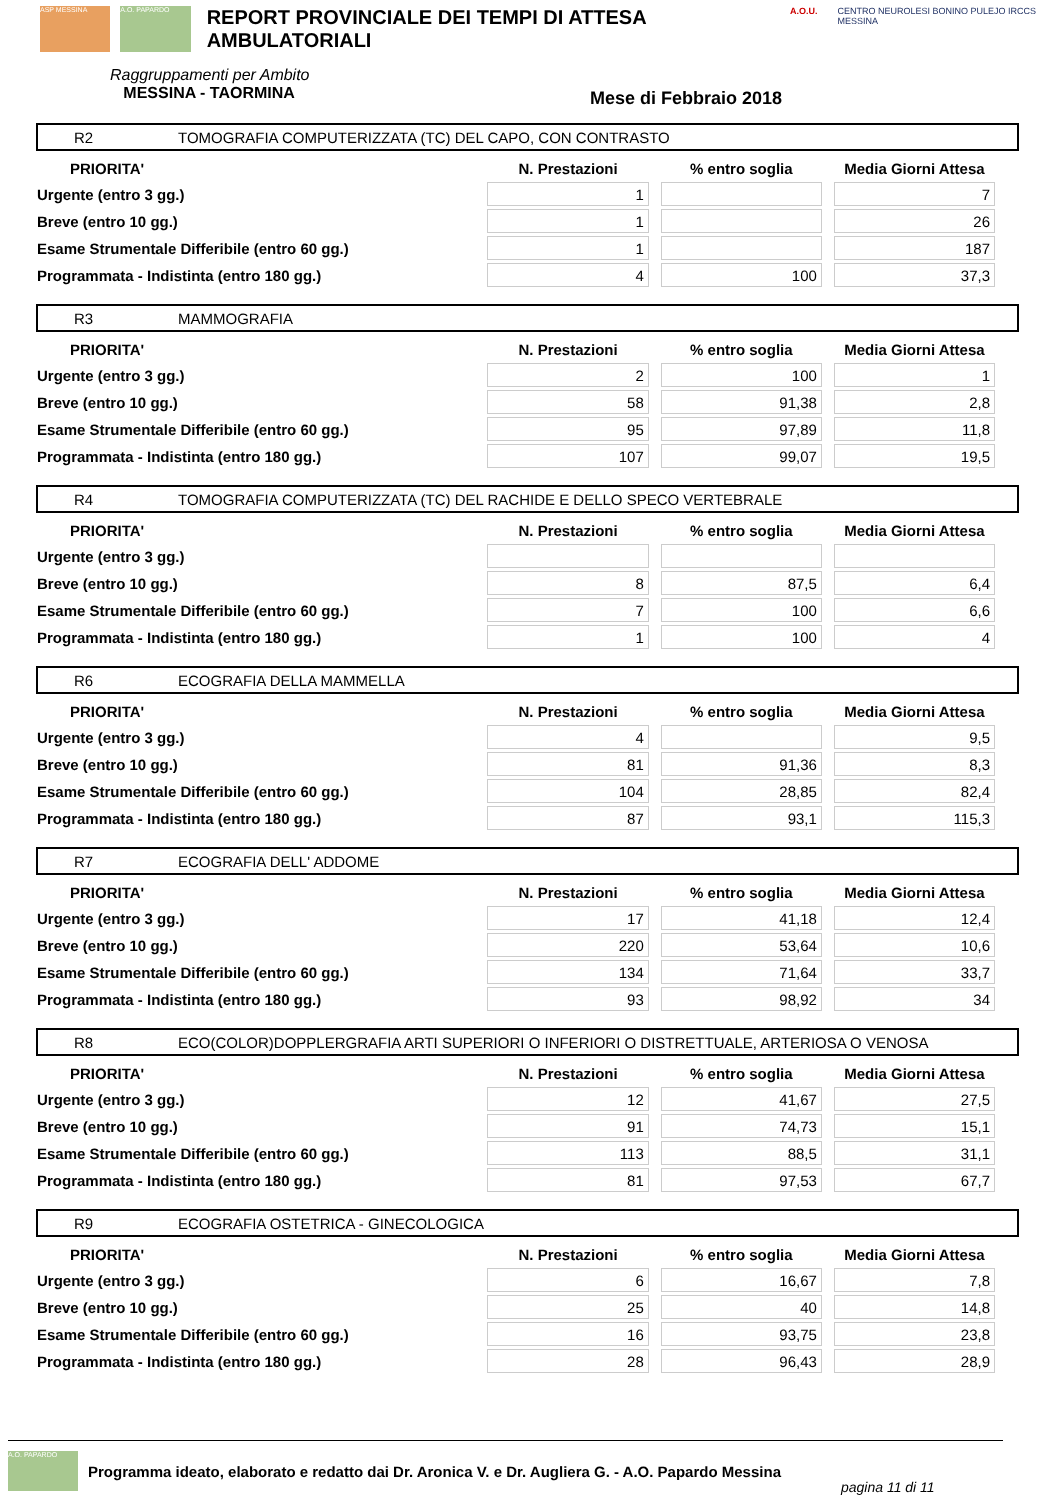ASP MESSINA A.O. PAPARDO
REPORT PROVINCIALE DEI TEMPI DI ATTESA AMBULATORIALI
A.O.U. CENTRO NEUROLESI BONINO PULEJO IRCCS MESSINA
Raggruppamenti per Ambito
MESSINA - TAORMINA
Mese di Febbraio 2018
R2 TOMOGRAFIA COMPUTERIZZATA (TC) DEL CAPO, CON CONTRASTO
| PRIORITA' | N. Prestazioni | % entro soglia | Media Giorni Attesa |
| --- | --- | --- | --- |
| Urgente (entro 3 gg.) | 1 | | 7 |
| Breve (entro 10 gg.) | 1 | | 26 |
| Esame Strumentale Differibile (entro 60 gg.) | 1 | | 187 |
| Programmata - Indistinta (entro 180 gg.) | 4 | 100 | 37,3 |
R3 MAMMOGRAFIA
| PRIORITA' | N. Prestazioni | % entro soglia | Media Giorni Attesa |
| --- | --- | --- | --- |
| Urgente (entro 3 gg.) | 2 | 100 | 1 |
| Breve (entro 10 gg.) | 58 | 91,38 | 2,8 |
| Esame Strumentale Differibile (entro 60 gg.) | 95 | 97,89 | 11,8 |
| Programmata - Indistinta (entro 180 gg.) | 107 | 99,07 | 19,5 |
R4 TOMOGRAFIA COMPUTERIZZATA (TC) DEL RACHIDE E DELLO SPECO VERTEBRALE
| PRIORITA' | N. Prestazioni | % entro soglia | Media Giorni Attesa |
| --- | --- | --- | --- |
| Urgente (entro 3 gg.) | | | |
| Breve (entro 10 gg.) | 8 | 87,5 | 6,4 |
| Esame Strumentale Differibile (entro 60 gg.) | 7 | 100 | 6,6 |
| Programmata - Indistinta (entro 180 gg.) | 1 | 100 | 4 |
R6 ECOGRAFIA DELLA MAMMELLA
| PRIORITA' | N. Prestazioni | % entro soglia | Media Giorni Attesa |
| --- | --- | --- | --- |
| Urgente (entro 3 gg.) | 4 | | 9,5 |
| Breve (entro 10 gg.) | 81 | 91,36 | 8,3 |
| Esame Strumentale Differibile (entro 60 gg.) | 104 | 28,85 | 82,4 |
| Programmata - Indistinta (entro 180 gg.) | 87 | 93,1 | 115,3 |
R7 ECOGRAFIA DELL' ADDOME
| PRIORITA' | N. Prestazioni | % entro soglia | Media Giorni Attesa |
| --- | --- | --- | --- |
| Urgente (entro 3 gg.) | 17 | 41,18 | 12,4 |
| Breve (entro 10 gg.) | 220 | 53,64 | 10,6 |
| Esame Strumentale Differibile (entro 60 gg.) | 134 | 71,64 | 33,7 |
| Programmata - Indistinta (entro 180 gg.) | 93 | 98,92 | 34 |
R8 ECO(COLOR)DOPPLERGRAFIA ARTI SUPERIORI O INFERIORI O DISTRETTUALE, ARTERIOSA O VENOSA
| PRIORITA' | N. Prestazioni | % entro soglia | Media Giorni Attesa |
| --- | --- | --- | --- |
| Urgente (entro 3 gg.) | 12 | 41,67 | 27,5 |
| Breve (entro 10 gg.) | 91 | 74,73 | 15,1 |
| Esame Strumentale Differibile (entro 60 gg.) | 113 | 88,5 | 31,1 |
| Programmata - Indistinta (entro 180 gg.) | 81 | 97,53 | 67,7 |
R9 ECOGRAFIA OSTETRICA - GINECOLOGICA
| PRIORITA' | N. Prestazioni | % entro soglia | Media Giorni Attesa |
| --- | --- | --- | --- |
| Urgente (entro 3 gg.) | 6 | 16,67 | 7,8 |
| Breve (entro 10 gg.) | 25 | 40 | 14,8 |
| Esame Strumentale Differibile (entro 60 gg.) | 16 | 93,75 | 23,8 |
| Programmata - Indistinta (entro 180 gg.) | 28 | 96,43 | 28,9 |
A.O. PAPARDO
Programma ideato, elaborato e redatto dai Dr. Aronica V. e Dr. Augliera G. - A.O. Papardo Messina pagina 11 di 11